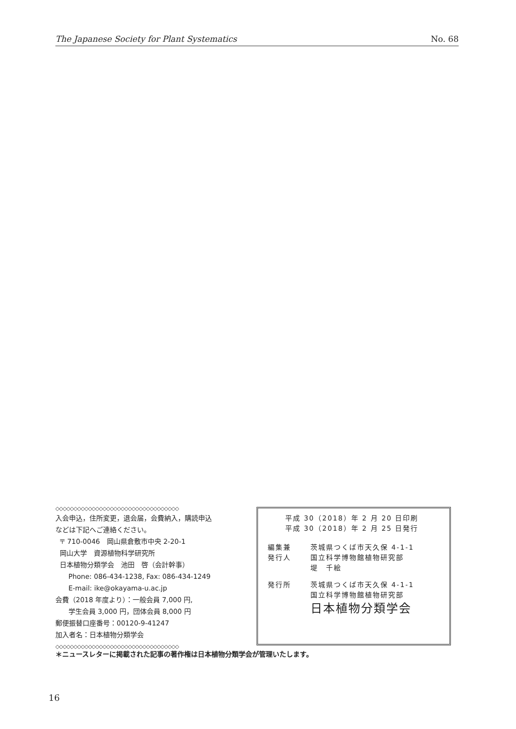The Japanese Society for Plant Systematics No. 68
◇◇◇◇◇◇◇◇◇◇◇◇◇◇◇◇◇◇◇◇◇◇◇◇◇◇◇◇◇◇◇◇◇◇
入会申込，住所変更，退会届，会費納入，購読申込
などは下記へご連絡ください。
〒 710-0046　岡山県倉敷市中央 2-20-1
岡山大学　資源植物科学研究所
日本植物分類学会　池田　啓（会計幹事）
Phone: 086-434-1238, Fax: 086-434-1249
E-mail: ike@okayama-u.ac.jp
会費（2018 年度より）：一般会員 7,000 円,
学生会員 3,000 円，団体会員 8,000 円
郵便振替口座番号：00120-9-41247
加入者名：日本植物分類学会
◇◇◇◇◇◇◇◇◇◇◇◇◇◇◇◇◇◇◇◇◇◇◇◇◇◇◇◇◇◇◇◇◇◇
平成 30（2018）年 2 月 20 日印刷
平成 30（2018）年 2 月 25 日発行
編集兼
発行人 茨城県つくば市天久保 4-1-1
国立科学博物館植物研究部
堤　千絵
発行所 茨城県つくば市天久保 4-1-1
国立科学博物館植物研究部
日本植物分類学会
＊ニュースレターに掲載された記事の著作権は日本植物分類学会が管理いたします。
16